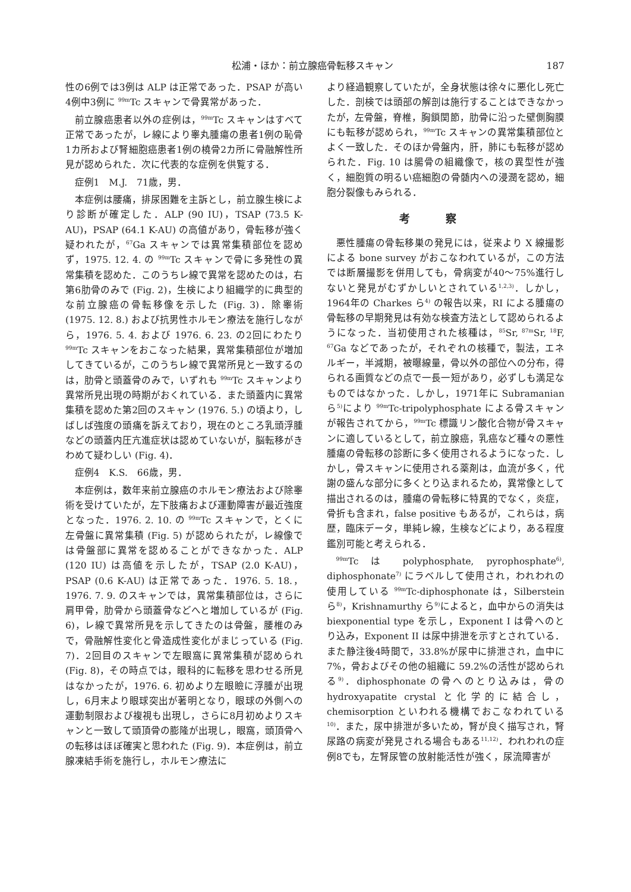松浦・ほか：前立腺癌骨転移スキャン 187
性の6例では3例は ALP は正常であった．PSAP が高い4例中3例に <sup>99m</sup>Tc スキャンで骨異常があった．
前立腺癌患者以外の症例は，<sup>99m</sup>Tc スキャンはすべて正常であったが，レ線により睾丸腫瘍の患者1例の恥骨1カ所および腎細胞癌患者1例の橈骨2カ所に骨融解性所見が認められた．次に代表的な症例を供覧する．
症例1　M.J.　71歳，男．
本症例は腰痛，排尿困難を主訴とし，前立腺生検により診断が確定した．ALP (90 IU)，TSAP (73.5 K-AU)，PSAP (64.1 K-AU) の高値があり，骨転移が強く疑われたが，<sup>67</sup>Ga スキャンでは異常集積部位を認めず，1975. 12. 4. の <sup>99m</sup>Tc スキャンで骨に多発性の異常集積を認めた．このうちレ線で異常を認めたのは，右第6肋骨のみで (Fig. 2)，生検により組織学的に典型的な前立腺癌の骨転移像を示した (Fig. 3)．除睾術 (1975. 12. 8.) および抗男性ホルモン療法を施行しながら，1976. 5. 4. および 1976. 6. 23. の2回にわたり <sup>99m</sup>Tc スキャンをおこなった結果，異常集積部位が増加してきているが，このうちレ線で異常所見と一致するのは，肋骨と頭蓋骨のみで，いずれも <sup>99m</sup>Tc スキャンより異常所見出現の時期がおくれている．また頭蓋内に異常集積を認めた第2回のスキャン (1976. 5.) の頃より，しばしば強度の頭痛を訴えており，現在のところ乳頭浮腫などの頭蓋内圧亢進症状は認めていないが，脳転移がきわめて疑わしい (Fig. 4)．
症例4　K.S.　66歳，男．
本症例は，数年来前立腺癌のホルモン療法および除睾術を受けていたが，左下肢痛および運動障害が最近強度となった．1976. 2. 10. の <sup>99m</sup>Tc スキャンで，とくに左骨盤に異常集積 (Fig. 5) が認められたが，レ線像では骨盤部に異常を認めることができなかった．ALP (120 IU) は高値を示したが，TSAP (2.0 K-AU)，PSAP (0.6 K-AU) は正常であった．1976. 5. 18.，1976. 7. 9. のスキャンでは，異常集積部位は，さらに肩甲骨，肋骨から頭蓋骨などへと増加しているが (Fig. 6)，レ線で異常所見を示してきたのは骨盤，腰椎のみで，骨融解性変化と骨造成性変化がまじっている (Fig. 7)．2回目のスキャンで左眼窩に異常集積が認められ (Fig. 8)，その時点では，眼科的に転移を思わせる所見はなかったが，1976. 6. 初めより左眼瞼に浮腫が出現し，6月末より眼球突出が著明となり，眼球の外側への運動制限および複視も出現し，さらに8月初めよりスキャンと一致して頭頂骨の膨隆が出現し，眼窩，頭頂骨への転移はほぼ確実と思われた (Fig. 9)．本症例は，前立腺凍結手術を施行し，ホルモン療法に
より経過観察していたが，全身状態は徐々に悪化し死亡した．剖検では頭部の解剖は施行することはできなかったが，左骨盤，脊椎，胸鎖関節，肋骨に沿った壁側胸膜にも転移が認められ，<sup>99m</sup>Tc スキャンの異常集積部位とよく一致した．そのほか骨盤内，肝，肺にも転移が認められた．Fig. 10 は腸骨の組織像で，核の異型性が強く，細胞質の明るい癌細胞の骨髄内への浸潤を認め，細胞分裂像もみられる．
考察
悪性腫瘍の骨転移巣の発見には，従来より X 線撮影による bone survey がおこなわれているが，この方法では断層撮影を併用しても，骨病変が40～75%進行しないと発見がむずかしいとされている<sup>1,2,3)</sup>．しかし，1964年の Charkes ら<sup>4)</sup> の報告以来，RI による腫瘍の骨転移の早期発見は有効な検査方法として認められるようになった．当初使用された核種は，<sup>85</sup>Sr, <sup>87m</sup>Sr, <sup>18</sup>F, <sup>67</sup>Ga などであったが，それぞれの核種で，製法，エネルギー，半減期，被曝線量，骨以外の部位への分布，得られる画質などの点で一長一短があり，必ずしも満足なものではなかった．しかし，1971年に Subramanian ら<sup>5)</sup>により <sup>99m</sup>Tc-tripolyphosphate による骨スキャンが報告されてから，<sup>99m</sup>Tc 標識リン酸化合物が骨スキャンに適しているとして，前立腺癌，乳癌など種々の悪性腫瘍の骨転移の診断に多く使用されるようになった．しかし，骨スキャンに使用される薬剤は，血流が多く，代謝の盛んな部分に多くとり込まれるため，異常像として描出されるのは，腫瘍の骨転移に特異的でなく，炎症，骨折も含まれ，false positive もあるが，これらは，病歴，臨床データ，単純レ線，生検などにより，ある程度鑑別可能と考えられる．
<sup>99m</sup>Tc は polyphosphate, pyrophosphate<sup>6)</sup>, diphosphonate<sup>7)</sup> にラベルして使用され，われわれの使用している <sup>99m</sup>Tc-diphosphonate は，Silberstein ら<sup>8)</sup>，Krishnamurthy ら<sup>9)</sup>によると，血中からの消失は biexponential type を示し，Exponent I は骨へのとり込み，Exponent II は尿中排泄を示すとされている．また静注後4時間で，33.8%が尿中に排泄され，血中に7%，骨およびその他の組織に 59.2%の活性が認められる<sup>9)</sup>．diphosphonate の骨へのとり込みは，骨の hydroxyapatite crystal と化学的に結合し，chemisorption といわれる機構でおこなわれている<sup>10)</sup>．また，尿中排泄が多いため，腎が良く描写され，腎尿路の病変が発見される場合もある<sup>11,12)</sup>．われわれの症例8でも，左腎尿管の放射能活性が強く，尿流障害が